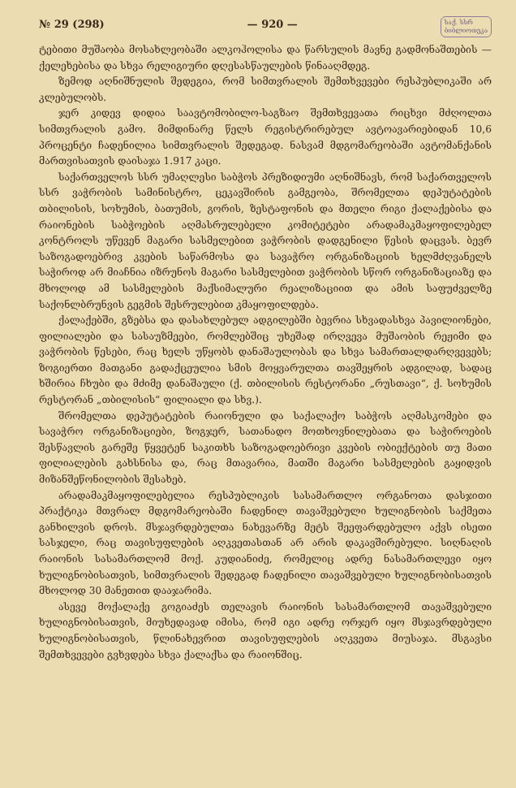№ 29 (298) — 920 — საქ. სსრ
ბიბლიოთეკა
ტებითი მუშაობა მოსახლეობაში ალკოჰოლისა და წარსულის მავნე გადმონაშთების — ქელეხებისა და სხვა რელიგიური დღესასწაულების წინააღმდეგ.
ზემოდ აღნიშნულის შედეგია, რომ სიმთვრალის შემთხვევები რესპუბლიკაში არ კლებულობს.
ჯერ კიდევ დიდია საავტომობილო-საგზაო შემთხვევათა რიცხვი მძღოლთა სიმთვრალის გამო. მიმდინარე წელს რეგისტრირებულ ავტოავარიებიდან 10,6 პროცენტი ჩადენილია სიმთვრალის შედეგად. ნასვამ მდგომარეობაში ავტომანქანის მართვისათვის დაისაჯა 1.917 კაცი.
საქართველოს სსრ უმაღლესი საბჭოს პრეზიდიუმი აღნიშნავს, რომ საქართველოს სსრ ვაჭრობის სამინისტრო, ცეკავშირის გამგეობა, შრომელთა დეპუტატების თბილისის, სოხუმის, ბათუმის, გორის, ზესტაფონის და მთელი რიგი ქალაქებისა და რაიონების საბჭოების აღმასრულებელი კომიტეტები არადამაკმაყოფილებელ კონტროლს უწევენ მაგარი სასმელებით ვაჭრობის დადგენილი წესის დაცვას. ბევრ საზოგადოებრივ კვების საწარმოსა და სავაჭრო ორგანიზაციის ხელმძღვანელს საჭიროდ არ მიაჩნია იზრუნოს მაგარი სასმელებით ვაჭრობის სწორ ორგანიზაციაზე და მხოლოდ ამ სასმელების მაქსიმალური რეალიზაციით და ამის საფუძველზე საქონლბრუნვის გეგმის შესრულებით კმაყოფილდება.
ქალაქებში, გზებსა და დასახლებულ ადგილებში ბევრია სხვადასხვა პავილიონები, ფილიალები და სასაუზმეები, რომლებშიც უხეშად ირღვევა მუშაობის რეჟიმი და ვაჭრობის წესები, რაც ხელს უწყობს დანაშაულობას და სხვა სამართალდარღვევებს; ზოგიერთი მათგანი გადაქცეულია სმის მოყვარულთა თავშეყრის ადგილად, სადაც ხშირია ჩხუბი და მძიმე დანაშაული (ქ. თბილისის რესტორანი „რუსთავი“, ქ. სოხუმის რესტორან „თბილისის“ ფილიალი და სხვ.).
შრომელთა დეპუტატების რაიონული და საქალაქო საბჭოს აღმასკომები და სავაჭრო ორგანიზაციები, ზოგჯერ, სათანადო მოთხოვნილებათა და საჭიროების შესწავლის გარეშე წყვეტენ საკითხს საზოგადოებრივი კვების ობიექტების თუ მათი ფილიალების გახსნისა და, რაც მთავარია, მათში მაგარი სასმელების გაყიდვის მიზანშეწონილობის შესახებ.
არადამაკმაყოფილებელია რესპუბლიკის სასამართლო ორგანოთა დასჯითი პრაქტიკა მთვრალ მდგომარეობაში ჩადენილ თავაშვებული ხულიგნობის საქმეთა განხილვის დროს. მსჯავრდებულთა ნახევარზე მეტს შეეფარდებულო აქვს ისეთი სასჯელი, რაც თავისუფლების აღკვეთასთან არ არის დაკავშირებული. სიღნაღის რაიონის სასამართლომ მოქ. კუდიანიძე, რომელიც ადრე ნასამართლევი იყო ხულიგნობისათვის, სიმთვრალის შედეგად ჩადენილი თავაშვებული ხულიგნობისათვის მხოლოდ 30 მანეთით დააჯარიმა.
ასევე მოქალაქე გოგიაძეს თელავის რაიონის სასამართლომ თავაშვებული ხულიგნობისათვის, მიუხედავად იმისა, რომ იგი ადრე ორჯერ იყო მსჯავრდებული ხულიგნობისათვის, წლინახევრით თავისუფლების აღკვეთა მიუსაჯა. მსგავსი შემთხვევები გვხვდება სხვა ქალაქსა და რაიონშიც.